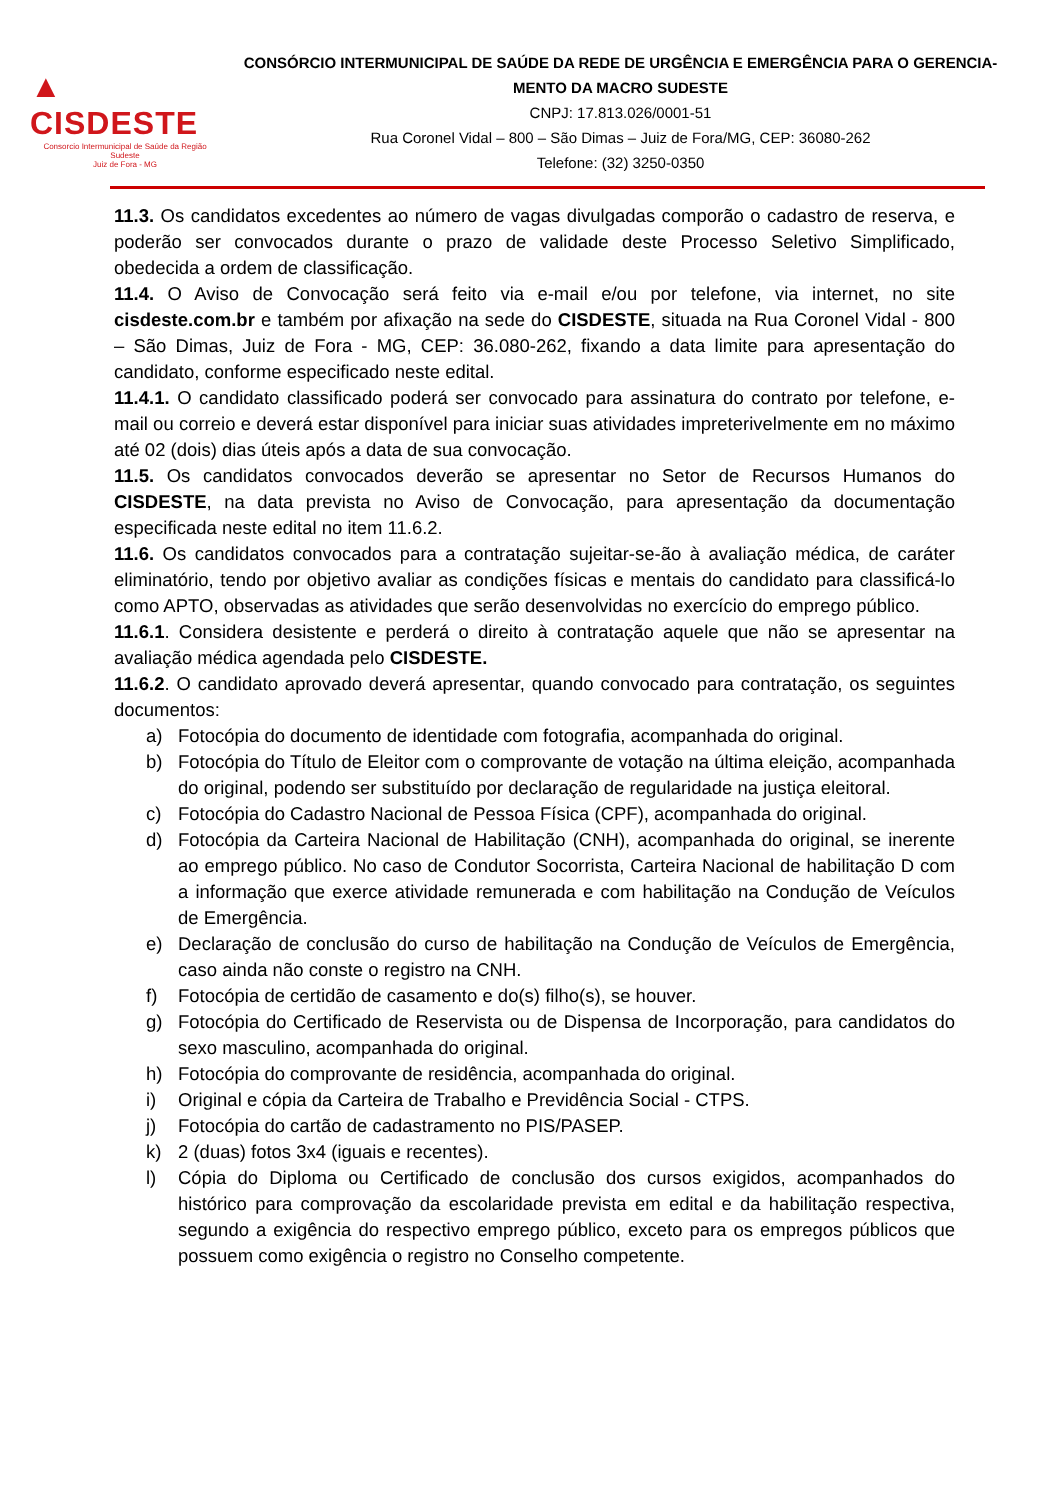▲ CISDESTE
Consorcio Intermunicipal de Saúde da Região Sudeste
Juiz de Fora - MG
CONSÓRCIO INTERMUNICIPAL DE SAÚDE DA REDE DE URGÊNCIA E EMERGÊNCIA PARA O GERENCIA-MENTO DA MACRO SUDESTE
CNPJ: 17.813.026/0001-51
Rua Coronel Vidal – 800 – São Dimas – Juiz de Fora/MG, CEP: 36080-262
Telefone: (32) 3250-0350
11.3. Os candidatos excedentes ao número de vagas divulgadas comporão o cadastro de reserva, e poderão ser convocados durante o prazo de validade deste Processo Seletivo Simplificado, obedecida a ordem de classificação.
11.4. O Aviso de Convocação será feito via e-mail e/ou por telefone, via internet, no site cisdeste.com.br e também por afixação na sede do CISDESTE, situada na Rua Coronel Vidal - 800 – São Dimas, Juiz de Fora - MG, CEP: 36.080-262, fixando a data limite para apresentação do candidato, conforme especificado neste edital.
11.4.1. O candidato classificado poderá ser convocado para assinatura do contrato por telefone, e-mail ou correio e deverá estar disponível para iniciar suas atividades impreterivelmente em no máximo até 02 (dois) dias úteis após a data de sua convocação.
11.5. Os candidatos convocados deverão se apresentar no Setor de Recursos Humanos do CISDESTE, na data prevista no Aviso de Convocação, para apresentação da documentação especificada neste edital no item 11.6.2.
11.6. Os candidatos convocados para a contratação sujeitar-se-ão à avaliação médica, de caráter eliminatório, tendo por objetivo avaliar as condições físicas e mentais do candidato para classificá-lo como APTO, observadas as atividades que serão desenvolvidas no exercício do emprego público.
11.6.1. Considera desistente e perderá o direito à contratação aquele que não se apresentar na avaliação médica agendada pelo CISDESTE.
11.6.2. O candidato aprovado deverá apresentar, quando convocado para contratação, os seguintes documentos:
a) Fotocópia do documento de identidade com fotografia, acompanhada do original.
b) Fotocópia do Título de Eleitor com o comprovante de votação na última eleição, acompanhada do original, podendo ser substituído por declaração de regularidade na justiça eleitoral.
c) Fotocópia do Cadastro Nacional de Pessoa Física (CPF), acompanhada do original.
d) Fotocópia da Carteira Nacional de Habilitação (CNH), acompanhada do original, se inerente ao emprego público. No caso de Condutor Socorrista, Carteira Nacional de habilitação D com a informação que exerce atividade remunerada e com habilitação na Condução de Veículos de Emergência.
e) Declaração de conclusão do curso de habilitação na Condução de Veículos de Emergência, caso ainda não conste o registro na CNH.
f) Fotocópia de certidão de casamento e do(s) filho(s), se houver.
g) Fotocópia do Certificado de Reservista ou de Dispensa de Incorporação, para candidatos do sexo masculino, acompanhada do original.
h) Fotocópia do comprovante de residência, acompanhada do original.
i) Original e cópia da Carteira de Trabalho e Previdência Social - CTPS.
j) Fotocópia do cartão de cadastramento no PIS/PASEP.
k) 2 (duas) fotos 3x4 (iguais e recentes).
l) Cópia do Diploma ou Certificado de conclusão dos cursos exigidos, acompanhados do histórico para comprovação da escolaridade prevista em edital e da habilitação respectiva, segundo a exigência do respectivo emprego público, exceto para os empregos públicos que possuem como exigência o registro no Conselho competente.